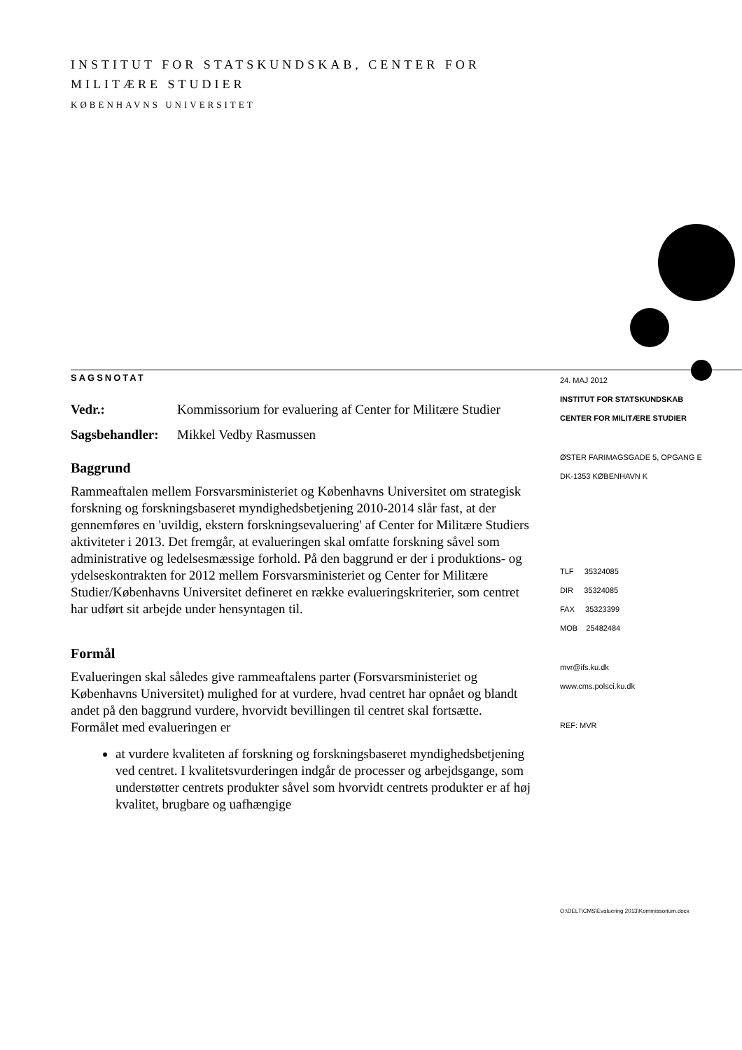INSTITUT FOR STATSKUNDSKAB, CENTER FOR
MILITÆRE STUDIER
KØBENHAVNS UNIVERSITET
SAGSNOTAT
| Vedr.: | Kommissorium for evaluering af Center for Militære Studier |
| Sagsbehandler: | Mikkel Vedby Rasmussen |
Baggrund
Rammeaftalen mellem Forsvarsministeriet og Københavns Universitet om strategisk forskning og forskningsbaseret myndighedsbetjening 2010-2014 slår fast, at der gennemføres en 'uvildig, ekstern forskningsevaluering' af Center for Militære Studiers aktiviteter i 2013. Det fremgår, at evalueringen skal omfatte forskning såvel som administrative og ledelsesmæssige forhold. På den baggrund er der i produktions- og ydelseskontrakten for 2012 mellem Forsvarsministeriet og Center for Militære Studier/Københavns Universitet defineret en række evalueringskriterier, som centret har udført sit arbejde under hensyntagen til.
Formål
Evalueringen skal således give rammeaftalens parter (Forsvarsministeriet og Københavns Universitet) mulighed for at vurdere, hvad centret har opnået og blandt andet på den baggrund vurdere, hvorvidt bevillingen til centret skal fortsætte. Formålet med evalueringen er
at vurdere kvaliteten af forskning og forskningsbaseret myndighedsbetjening ved centret. I kvalitetsvurderingen indgår de processer og arbejdsgange, som understøtter centrets produkter såvel som hvorvidt centrets produkter er af høj kvalitet, brugbare og uafhængige
24. MAJ 2012
INSTITUT FOR STATSKUNDSKAB
CENTER FOR MILITÆRE STUDIER
ØSTER FARIMAGSGADE 5, OPGANG E
DK-1353 KØBENHAVN K
TLF 35324085
DIR 35324085
FAX 35323399
MOB 25482484
mvr@ifs.ku.dk
www.cms.polsci.ku.dk
REF: MVR
O:\DELT\CMS\Evaluering 2013\Kommissorium.docx